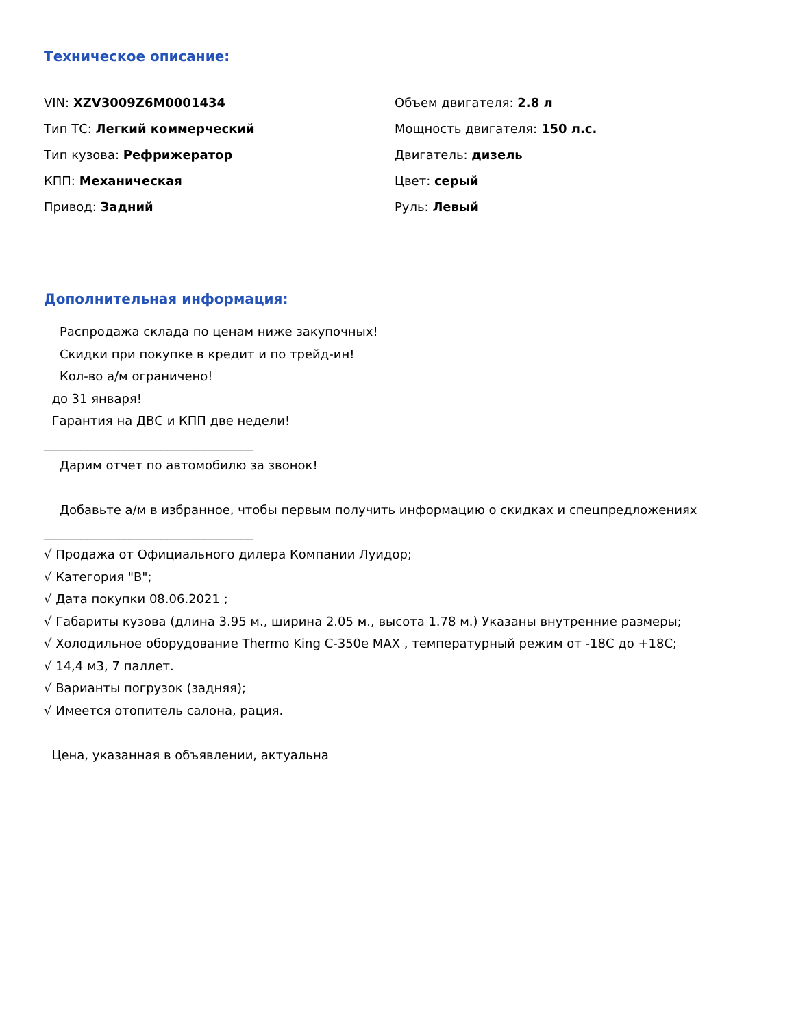Техническое описание:
VIN: XZV3009Z6M0001434
Тип ТС: Легкий коммерческий
Тип кузова: Рефрижератор
КПП: Механическая
Привод: Задний
Объем двигателя: 2.8 л
Мощность двигателя: 150 л.с.
Двигатель: дизель
Цвет: серый
Руль: Левый
Дополнительная информация:
Распродажа склада по ценам ниже закупочных!
Скидки при покупке в кредит и по трейд-ин!
Кол-во а/м ограничено!
до 31 января!
Гарантия на ДВС и КПП две недели!
__________________________________
Дарим отчет по автомобилю за звонок!
Добавьте а/м в избранное, чтобы первым получить информацию о скидках и спецпредложениях
__________________________________
√ Продажа от Официального дилера Компании Луидор;
√ Категория "B";
√ Дата покупки 08.06.2021 ;
√ Габариты кузова (длина 3.95 м., ширина 2.05 м., высота 1.78 м.) Указаны внутренние размеры;
√ Холодильное оборудование Thermo King C-350e MAX , температурный режим от -18С до +18С;
√ 14,4 м3, 7 паллет.
√ Варианты погрузок (задняя);
√ Имеется отопитель салона, рация.
Цена, указанная в объявлении, актуальна